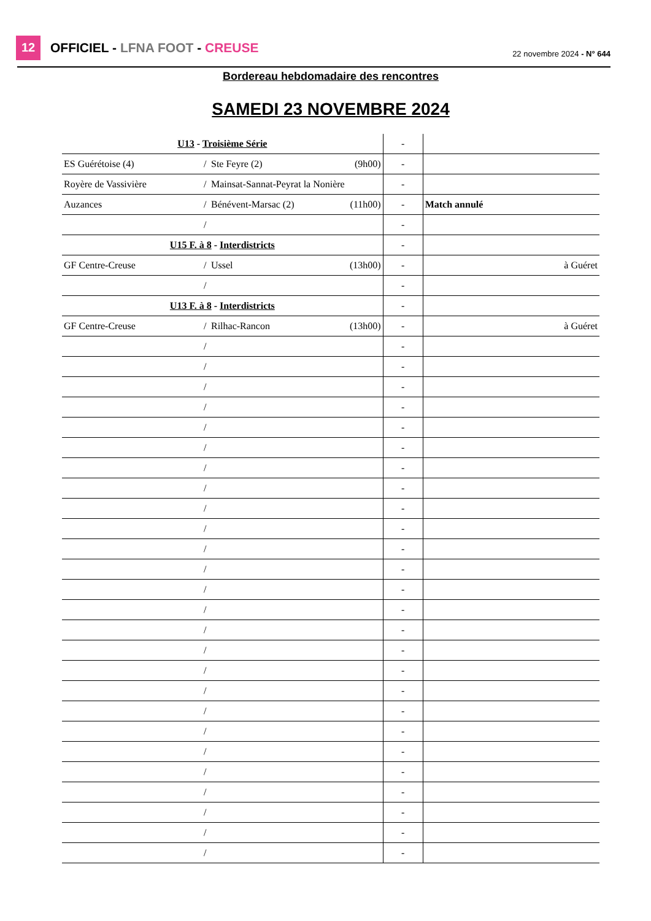12 OFFICIEL - LFNA FOOT - CREUSE 22 novembre 2024 - N° 644
| Bordereau hebdomadaire des rencontres | | | | | | | | |
| SAMEDI 23 NOVEMBRE 2024 | | | | | | | | |
| U13 - Troisième Série | | | | | - | | | |
| ES Guérétoise (4) | / | Ste Feyre (2) | (9h00) | | - | | | |
| Royère de Vassivière | / | Mainsat-Sannat-Peyrat la Nonière | | | - | | | |
| Auzances | / | Bénévent-Marsac (2) | (11h00) | | - | | Match annulé | |
| | / | | | | - | | | |
| U15 F. à 8 - Interdistricts | | | | | - | | | |
| GF Centre-Creuse | / | Ussel | (13h00) | | - | | | à Guéret |
| | / | | | | - | | | |
| U13 F. à 8 - Interdistricts | | | | | - | | | |
| GF Centre-Creuse | / | Rilhac-Rancon | (13h00) | | - | | | à Guéret |
| | / | | | | - | | | |
| | / | | | | - | | | |
| | / | | | | - | | | |
| | / | | | | - | | | |
| | / | | | | - | | | |
| | / | | | | - | | | |
| | / | | | | - | | | |
| | / | | | | - | | | |
| | / | | | | - | | | |
| | / | | | | - | | | |
| | / | | | | - | | | |
| | / | | | | - | | | |
| | / | | | | - | | | |
| | / | | | | - | | | |
| | / | | | | - | | | |
| | / | | | | - | | | |
| | / | | | | - | | | |
| | / | | | | - | | | |
| | / | | | | - | | | |
| | / | | | | - | | | |
| | / | | | | - | | | |
| | / | | | | - | | | |
| | / | | | | - | | | |
| | / | | | | - | | | |
| | / | | | | - | | | |
| | / | | | | - | | | |